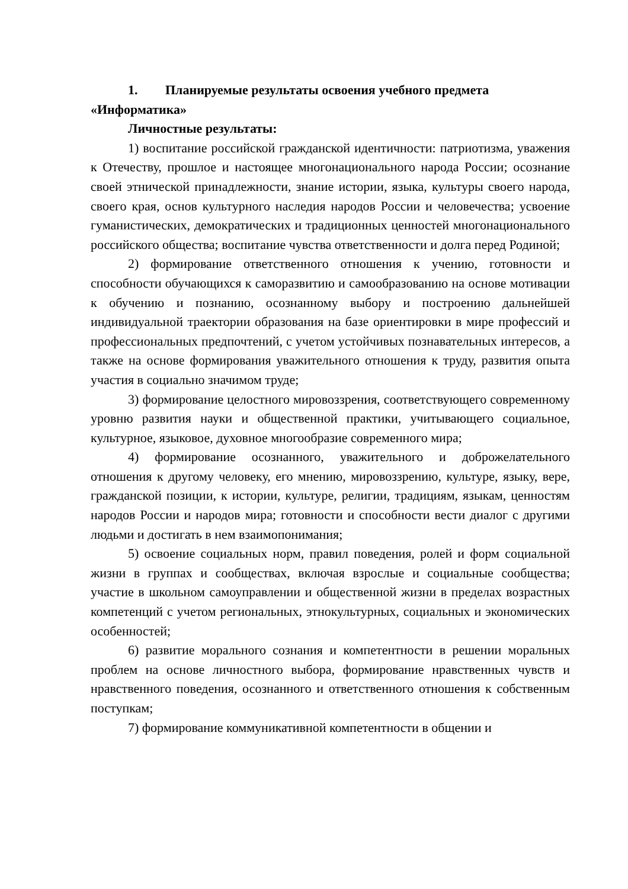1. Планируемые результаты освоения учебного предмета «Информатика»
Личностные результаты:
1) воспитание российской гражданской идентичности: патриотизма, уважения к Отечеству, прошлое и настоящее многонационального народа России; осознание своей этнической принадлежности, знание истории, языка, культуры своего народа, своего края, основ культурного наследия народов России и человечества; усвоение гуманистических, демократических и традиционных ценностей многонационального российского общества; воспитание чувства ответственности и долга перед Родиной;
2) формирование ответственного отношения к учению, готовности и способности обучающихся к саморазвитию и самообразованию на основе мотивации к обучению и познанию, осознанному выбору и построению дальнейшей индивидуальной траектории образования на базе ориентировки в мире профессий и профессиональных предпочтений, с учетом устойчивых познавательных интересов, а также на основе формирования уважительного отношения к труду, развития опыта участия в социально значимом труде;
3) формирование целостного мировоззрения, соответствующего современному уровню развития науки и общественной практики, учитывающего социальное, культурное, языковое, духовное многообразие современного мира;
4) формирование осознанного, уважительного и доброжелательного отношения к другому человеку, его мнению, мировоззрению, культуре, языку, вере, гражданской позиции, к истории, культуре, религии, традициям, языкам, ценностям народов России и народов мира; готовности и способности вести диалог с другими людьми и достигать в нем взаимопонимания;
5) освоение социальных норм, правил поведения, ролей и форм социальной жизни в группах и сообществах, включая взрослые и социальные сообщества; участие в школьном самоуправлении и общественной жизни в пределах возрастных компетенций с учетом региональных, этнокультурных, социальных и экономических особенностей;
6) развитие морального сознания и компетентности в решении моральных проблем на основе личностного выбора, формирование нравственных чувств и нравственного поведения, осознанного и ответственного отношения к собственным поступкам;
7) формирование коммуникативной компетентности в общении и